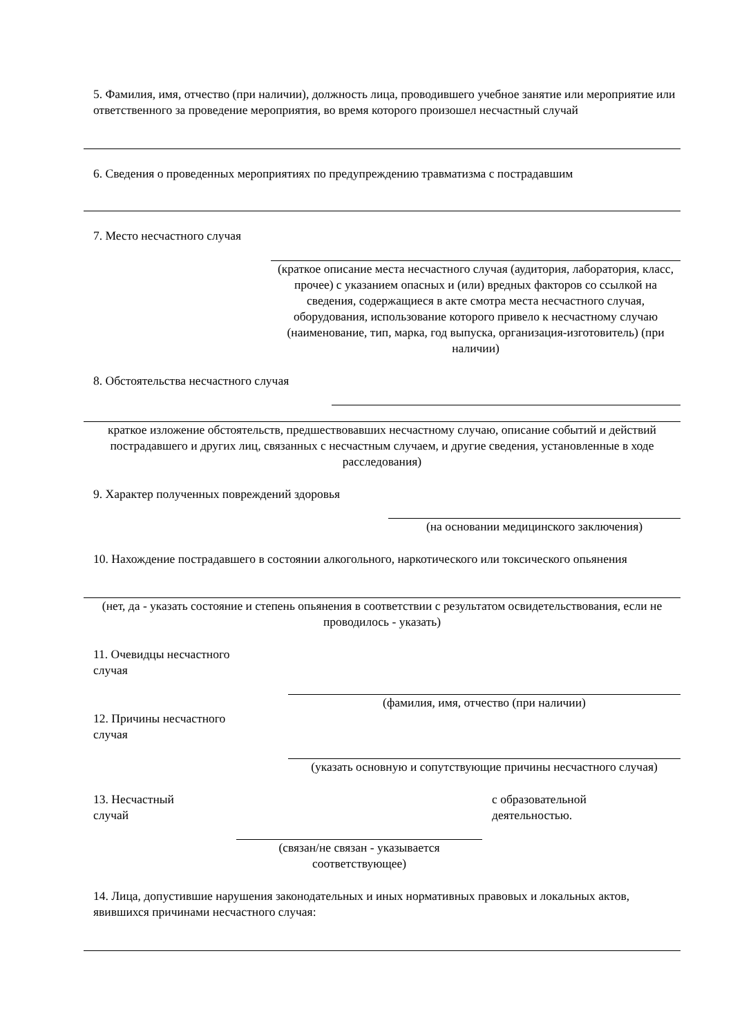5. Фамилия, имя, отчество (при наличии), должность лица, проводившего учебное занятие или мероприятие или ответственного за проведение мероприятия, во время которого произошел несчастный случай
6. Сведения о проведенных мероприятиях по предупреждению травматизма с пострадавшим
7. Место несчастного случая
(краткое описание места несчастного случая (аудитория, лаборатория, класс, прочее) с указанием опасных и (или) вредных факторов со ссылкой на сведения, содержащиеся в акте смотра места несчастного случая, оборудования, использование которого привело к несчастному случаю (наименование, тип, марка, год выпуска, организация-изготовитель) (при наличии)
8. Обстоятельства несчастного случая
краткое изложение обстоятельств, предшествовавших несчастному случаю, описание событий и действий пострадавшего и других лиц, связанных с несчастным случаем, и другие сведения, установленные в ходе расследования)
9. Характер полученных повреждений здоровья
(на основании медицинского заключения)
10. Нахождение пострадавшего в состоянии алкогольного, наркотического или токсического опьянения
(нет, да - указать состояние и степень опьянения в соответствии с результатом освидетельствования, если не проводилось - указать)
11. Очевидцы несчастного
случая
(фамилия, имя, отчество (при наличии)
12. Причины несчастного
случая
(указать основную и сопутствующие причины несчастного случая)
13. Несчастный
случай
с образовательной
деятельностью.
(связан/не связан - указывается соответствующее)
14. Лица, допустившие нарушения законодательных и иных нормативных правовых и локальных актов, явившихся причинами несчастного случая: